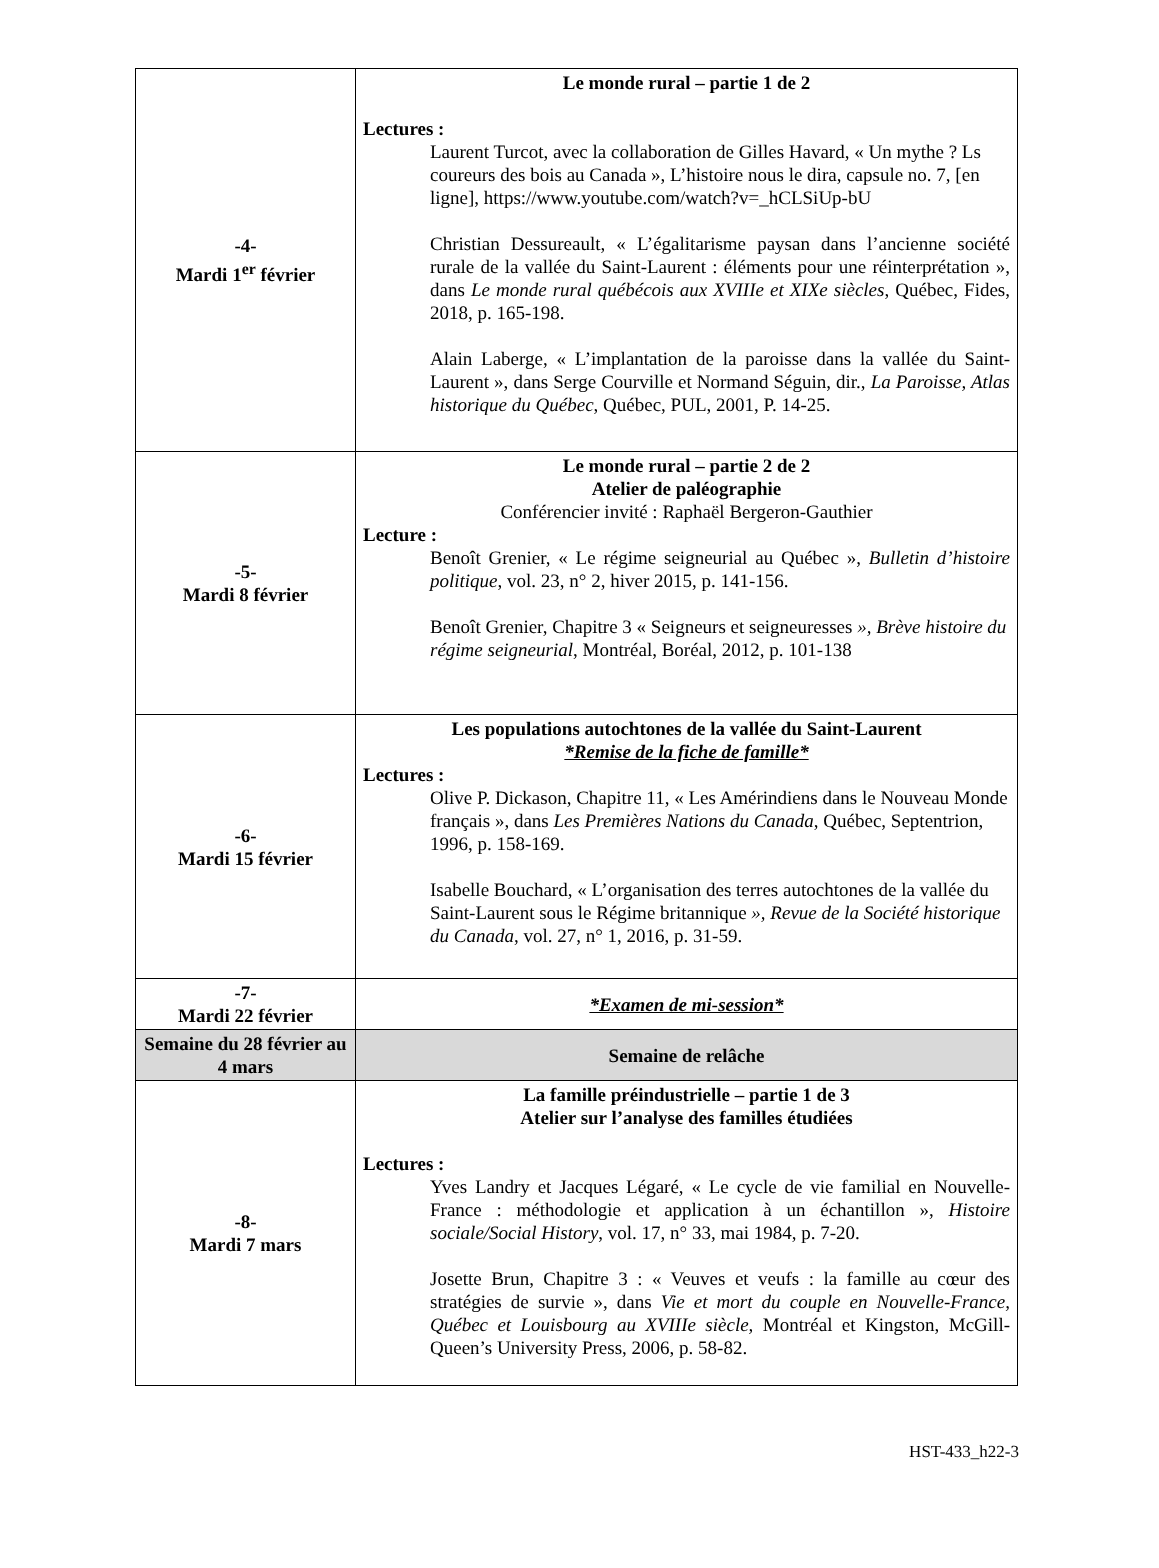| -4- Mardi 1<sup>er</sup> février | Le monde rural – partie 1 de 2 Lectures : Laurent Turcot, avec la collaboration de Gilles Havard, « Un mythe ? Ls coureurs des bois au Canada », L’histoire nous le dira, capsule no. 7, [en ligne], https://www.youtube.com/watch?v=_hCLSiUp-bU Christian Dessureault, « L’égalitarisme paysan dans l’ancienne société rurale de la vallée du Saint-Laurent : éléments pour une réinterprétation », dans Le monde rural québécois aux XVIIIe et XIXe siècles , Québec, Fides, 2018, p. 165-198. Alain Laberge, « L’implantation de la paroisse dans la vallée du Saint-Laurent », dans Serge Courville et Normand Séguin, dir., La Paroisse, Atlas historique du Québec , Québec, PUL, 2001, P. 14-25. |
| -5- Mardi 8 février | Le monde rural – partie 2 de 2 Atelier de paléographie Conférencier invité : Raphaël Bergeron-Gauthier Lecture : Benoît Grenier, « Le régime seigneurial au Québec », Bulletin d’histoire politique , vol. 23, n° 2, hiver 2015, p. 141-156. Benoît Grenier, Chapitre 3 « Seigneurs et seigneuresses », Brève histoire du régime seigneurial , Montréal, Boréal, 2012, p. 101-138 |
| -6- Mardi 15 février | Les populations autochtones de la vallée du Saint-Laurent *Remise de la fiche de famille* Lectures : Olive P. Dickason, Chapitre 11, « Les Amérindiens dans le Nouveau Monde français », dans Les Premières Nations du Canada , Québec, Septentrion, 1996, p. 158-169. Isabelle Bouchard, « L’organisation des terres autochtones de la vallée du Saint-Laurent sous le Régime britannique », Revue de la Société historique du Canada , vol. 27, n° 1, 2016, p. 31-59. |
| -7- Mardi 22 février | *Examen de mi-session* |
| Semaine du 28 février au 4 mars | Semaine de relâche |
| -8- Mardi 7 mars | La famille préindustrielle – partie 1 de 3 Atelier sur l’analyse des familles étudiées Lectures : Yves Landry et Jacques Légaré, « Le cycle de vie familial en Nouvelle-France : méthodologie et application à un échantillon », Histoire sociale/Social History , vol. 17, n° 33, mai 1984, p. 7-20. Josette Brun, Chapitre 3 : « Veuves et veufs : la famille au cœur des stratégies de survie », dans Vie et mort du couple en Nouvelle-France, Québec et Louisbourg au XVIIIe siècle, Montréal et Kingston, McGill-Queen’s University Press, 2006, p. 58-82. |
HST-433_h22-3